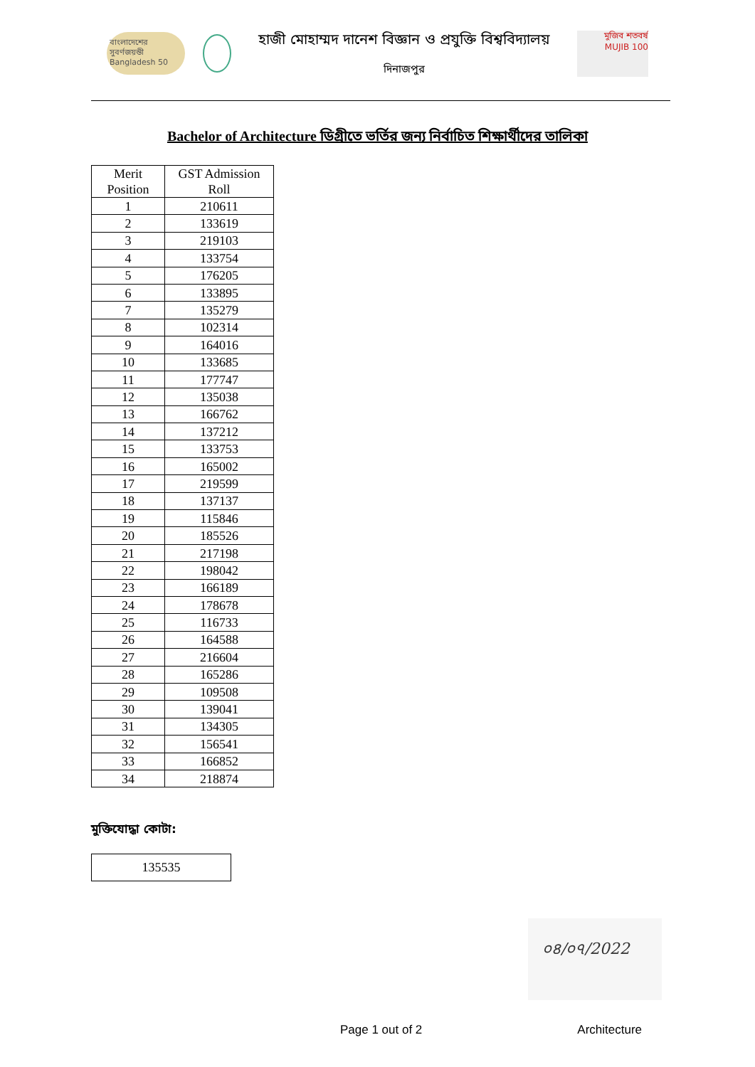বাংলাদেশের সুবর্ণজয়ন্তী Bangladesh 50
হাজী মোহাম্মদ দানেশ বিজ্ঞান ও প্রযুক্তি বিশ্ববিদ্যালয়
দিনাজপুর
মুজিব শতবর্ষ MUJIB 100
Bachelor of Architecture ডিগ্রীতে ভর্তির জন্য নির্বাচিত শিক্ষার্থীদের তালিকা
| Merit Position | GST Admission Roll |
| --- | --- |
| 1 | 210611 |
| 2 | 133619 |
| 3 | 219103 |
| 4 | 133754 |
| 5 | 176205 |
| 6 | 133895 |
| 7 | 135279 |
| 8 | 102314 |
| 9 | 164016 |
| 10 | 133685 |
| 11 | 177747 |
| 12 | 135038 |
| 13 | 166762 |
| 14 | 137212 |
| 15 | 133753 |
| 16 | 165002 |
| 17 | 219599 |
| 18 | 137137 |
| 19 | 115846 |
| 20 | 185526 |
| 21 | 217198 |
| 22 | 198042 |
| 23 | 166189 |
| 24 | 178678 |
| 25 | 116733 |
| 26 | 164588 |
| 27 | 216604 |
| 28 | 165286 |
| 29 | 109508 |
| 30 | 139041 |
| 31 | 134305 |
| 32 | 156541 |
| 33 | 166852 |
| 34 | 218874 |
মুক্তিযোদ্ধা কোটা:
135535
০৪/০৭/2022
Page 1 out of 2 Architecture